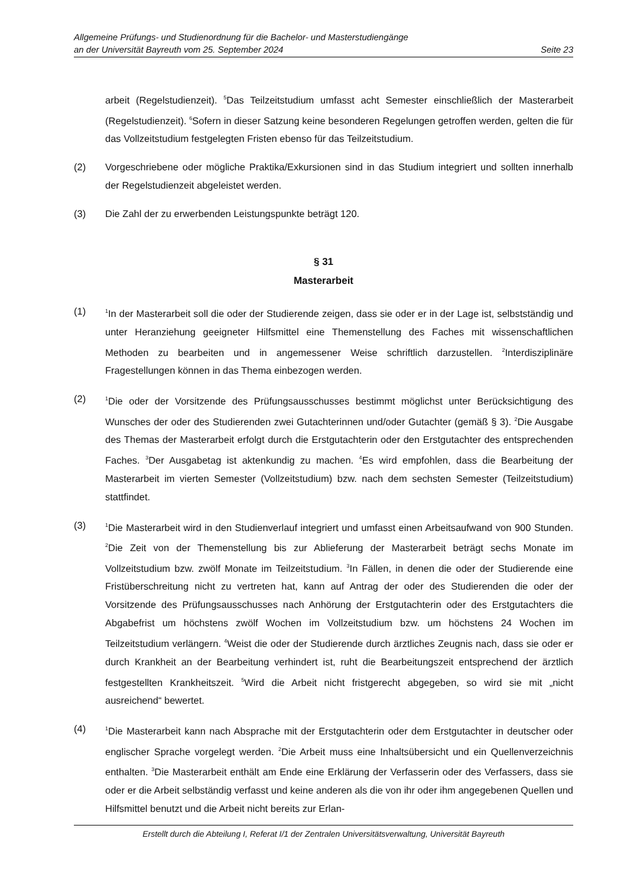Allgemeine Prüfungs- und Studienordnung für die Bachelor- und Masterstudiengänge
an der Universität Bayreuth vom 25. September 2024 Seite 23
arbeit (Regelstudienzeit). <sup>5</sup>Das Teilzeitstudium umfasst acht Semester einschließlich der Master­arbeit (Regelstudienzeit). <sup>6</sup>Sofern in dieser Satzung keine besonderen Regelungen getroffen wer­den, gelten die für das Vollzeitstudium festgelegten Fristen ebenso für das Teilzeitstudium.
(2) Vorgeschriebene oder mögliche Praktika/Exkursionen sind in das Studium integriert und sollten innerhalb der Regelstudienzeit abgeleistet werden.
(3) Die Zahl der zu erwerbenden Leistungspunkte beträgt 120.
§ 31
Masterarbeit
(1)
<sup>1</sup> In der Masterarbeit soll die oder der Studierende zeigen, dass sie oder er in der Lage ist, selbst­ständig und unter Heranziehung geeigneter Hilfsmittel eine Themenstellung des Faches mit wis­senschaftlichen Methoden zu bearbeiten und in angemessener Weise schriftlich darzustellen. <sup>2</sup>In­terdisziplinäre Fragestellungen können in das Thema einbezogen werden.
(2)
<sup>1</sup> Die oder der Vorsitzende des Prüfungsausschusses bestimmt möglichst unter Berücksichtigung des Wunsches der oder des Studierenden zwei Gutachterinnen und/oder Gutachter (gemäß § 3). <sup>2</sup>Die Ausgabe des Themas der Masterarbeit erfolgt durch die Erstgutachterin oder den Erstgut­achter des entsprechenden Faches. <sup>3</sup>Der Ausgabetag ist aktenkundig zu machen. <sup>4</sup>Es wird emp­fohlen, dass die Bearbeitung der Masterarbeit im vierten Semester (Vollzeitstudium) bzw. nach dem sechsten Semester (Teilzeitstudium) stattfindet.
(3)
<sup>1</sup> Die Masterarbeit wird in den Studienverlauf integriert und umfasst einen Arbeitsaufwand von 900 Stunden. <sup>2</sup>Die Zeit von der Themenstellung bis zur Ablieferung der Masterarbeit beträgt sechs Monate im Vollzeitstudium bzw. zwölf Monate im Teilzeitstudium. <sup>3</sup>In Fällen, in denen die oder der Studierende eine Fristüberschreitung nicht zu vertreten hat, kann auf Antrag der oder des Studierenden die oder der Vorsitzende des Prüfungsausschusses nach Anhörung der Erstgut­achterin oder des Erstgutachters die Abgabefrist um höchstens zwölf Wochen im Vollzeitstudium bzw. um höchstens 24 Wochen im Teilzeitstudium verlängern. <sup>4</sup>Weist die oder der Studierende durch ärztliches Zeugnis nach, dass sie oder er durch Krankheit an der Bearbeitung verhindert ist, ruht die Bearbeitungszeit entsprechend der ärztlich festgestellten Krankheitszeit. <sup>5</sup>Wird die Arbeit nicht fristgerecht abgegeben, so wird sie mit „nicht ausreichend“ bewertet.
(4)
<sup>1</sup> Die Masterarbeit kann nach Absprache mit der Erstgutachterin oder dem Erstgutachter in deut­scher oder englischer Sprache vorgelegt werden. <sup>2</sup>Die Arbeit muss eine Inhaltsübersicht und ein Quellenverzeichnis enthalten. <sup>3</sup>Die Masterarbeit enthält am Ende eine Erklärung der Verfasserin oder des Verfassers, dass sie oder er die Arbeit selbständig verfasst und keine anderen als die von ihr oder ihm angegebenen Quellen und Hilfsmittel benutzt und die Arbeit nicht bereits zur Erlan-
Erstellt durch die Abteilung I, Referat I/1 der Zentralen Universitätsverwaltung, Universität Bayreuth